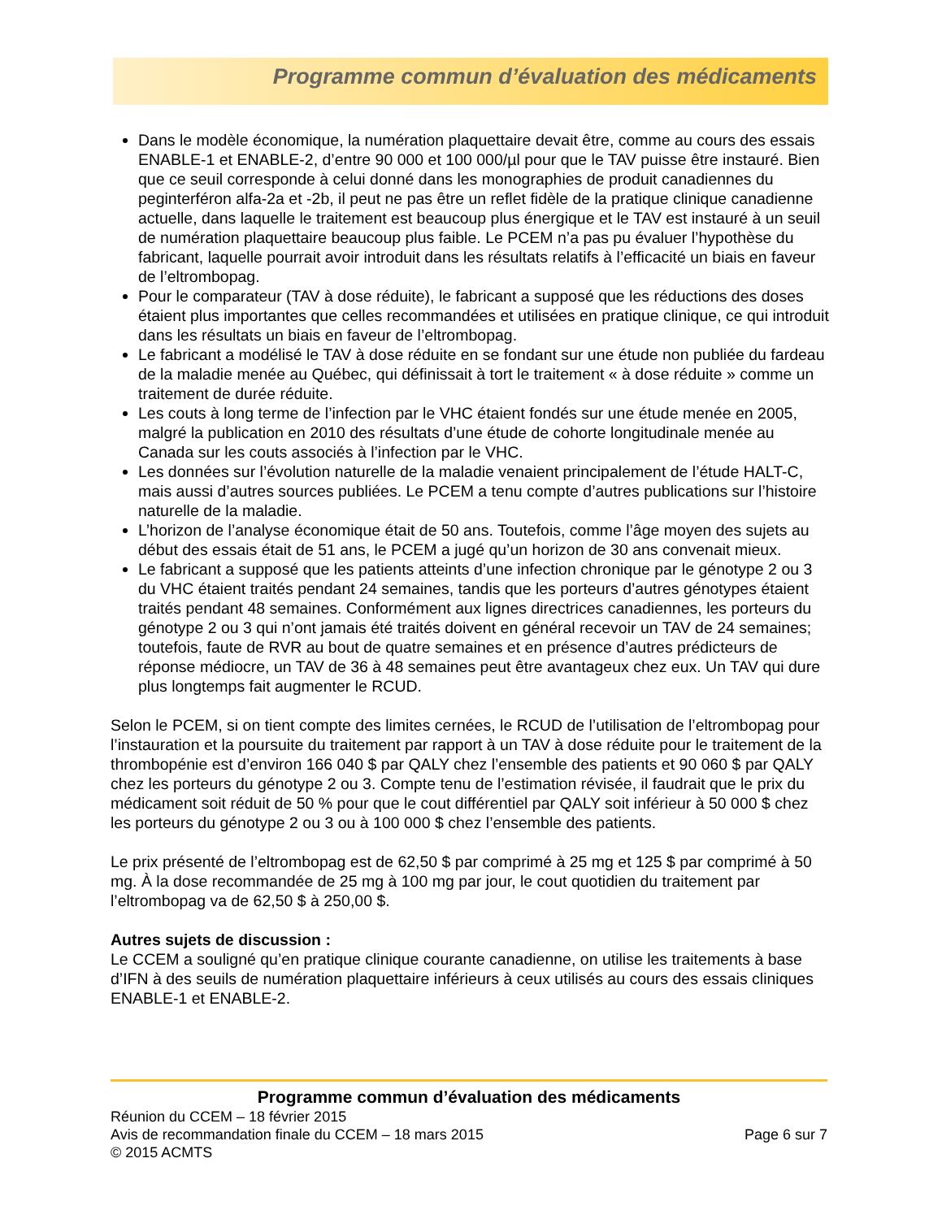Programme commun d’évaluation des médicaments
Dans le modèle économique, la numération plaquettaire devait être, comme au cours des essais ENABLE-1 et ENABLE-2, d’entre 90 000 et 100 000/µl pour que le TAV puisse être instauré. Bien que ce seuil corresponde à celui donné dans les monographies de produit canadiennes du peginterféron alfa-2a et -2b, il peut ne pas être un reflet fidèle de la pratique clinique canadienne actuelle, dans laquelle le traitement est beaucoup plus énergique et le TAV est instauré à un seuil de numération plaquettaire beaucoup plus faible. Le PCEM n’a pas pu évaluer l’hypothèse du fabricant, laquelle pourrait avoir introduit dans les résultats relatifs à l’efficacité un biais en faveur de l’eltrombopag.
Pour le comparateur (TAV à dose réduite), le fabricant a supposé que les réductions des doses étaient plus importantes que celles recommandées et utilisées en pratique clinique, ce qui introduit dans les résultats un biais en faveur de l’eltrombopag.
Le fabricant a modélisé le TAV à dose réduite en se fondant sur une étude non publiée du fardeau de la maladie menée au Québec, qui définissait à tort le traitement « à dose réduite » comme un traitement de durée réduite.
Les couts à long terme de l’infection par le VHC étaient fondés sur une étude menée en 2005, malgré la publication en 2010 des résultats d’une étude de cohorte longitudinale menée au Canada sur les couts associés à l’infection par le VHC.
Les données sur l’évolution naturelle de la maladie venaient principalement de l’étude HALT-C, mais aussi d’autres sources publiées. Le PCEM a tenu compte d’autres publications sur l’histoire naturelle de la maladie.
L’horizon de l’analyse économique était de 50 ans. Toutefois, comme l’âge moyen des sujets au début des essais était de 51 ans, le PCEM a jugé qu’un horizon de 30 ans convenait mieux.
Le fabricant a supposé que les patients atteints d’une infection chronique par le génotype 2 ou 3 du VHC étaient traités pendant 24 semaines, tandis que les porteurs d’autres génotypes étaient traités pendant 48 semaines. Conformément aux lignes directrices canadiennes, les porteurs du génotype 2 ou 3 qui n’ont jamais été traités doivent en général recevoir un TAV de 24 semaines; toutefois, faute de RVR au bout de quatre semaines et en présence d’autres prédicteurs de réponse médiocre, un TAV de 36 à 48 semaines peut être avantageux chez eux. Un TAV qui dure plus longtemps fait augmenter le RCUD.
Selon le PCEM, si on tient compte des limites cernées, le RCUD de l’utilisation de l’eltrombopag pour l’instauration et la poursuite du traitement par rapport à un TAV à dose réduite pour le traitement de la thrombopénie est d’environ 166 040 $ par QALY chez l’ensemble des patients et 90 060 $ par QALY chez les porteurs du génotype 2 ou 3. Compte tenu de l’estimation révisée, il faudrait que le prix du médicament soit réduit de 50 % pour que le cout différentiel par QALY soit inférieur à 50 000 $ chez les porteurs du génotype 2 ou 3 ou à 100 000 $ chez l’ensemble des patients.
Le prix présenté de l’eltrombopag est de 62,50 $ par comprimé à 25 mg et 125 $ par comprimé à 50 mg. À la dose recommandée de 25 mg à 100 mg par jour, le cout quotidien du traitement par l’eltrombopag va de 62,50 $ à 250,00 $.
Autres sujets de discussion :
Le CCEM a souligné qu’en pratique clinique courante canadienne, on utilise les traitements à base d’IFN à des seuils de numération plaquettaire inférieurs à ceux utilisés au cours des essais cliniques ENABLE-1 et ENABLE-2.
Programme commun d’évaluation des médicaments
Réunion du CCEM – 18 février 2015
Avis de recommandation finale du CCEM – 18 mars 2015 Page 6 sur 7
© 2015 ACMTS